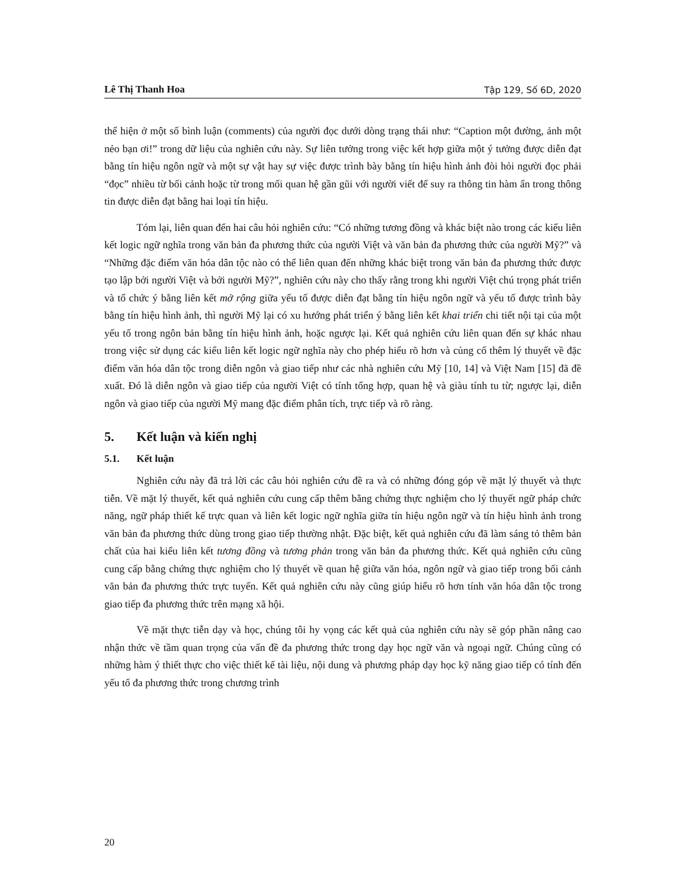Lê Thị Thanh Hoa Tập 129, Số 6D, 2020
thể hiện ở một số bình luận (comments) của người đọc dưới dòng trạng thái như: “Caption một đường, ảnh một nẻo bạn ơi!” trong dữ liệu của nghiên cứu này. Sự liên tưởng trong việc kết hợp giữa một ý tưởng được diễn đạt bằng tín hiệu ngôn ngữ và một sự vật hay sự việc được trình bày bằng tín hiệu hình ảnh đòi hỏi người đọc phải “đọc” nhiều từ bối cảnh hoặc từ trong mối quan hệ gần gũi với người viết để suy ra thông tin hàm ẩn trong thông tin được diễn đạt bằng hai loại tín hiệu.
Tóm lại, liên quan đến hai câu hỏi nghiên cứu: “Có những tương đồng và khác biệt nào trong các kiểu liên kết logic ngữ nghĩa trong văn bản đa phương thức của người Việt và văn bản đa phương thức của người Mỹ?” và “Những đặc điểm văn hóa dân tộc nào có thể liên quan đến những khác biệt trong văn bản đa phương thức được tạo lập bởi người Việt và bởi người Mỹ?”, nghiên cứu này cho thấy rằng trong khi người Việt chú trọng phát triển và tổ chức ý bằng liên kết mở rộng giữa yếu tố được diễn đạt bằng tín hiệu ngôn ngữ và yếu tố được trình bày bằng tín hiệu hình ảnh, thì người Mỹ lại có xu hướng phát triển ý bằng liên kết khai triển chi tiết nội tại của một yếu tố trong ngôn bản bằng tín hiệu hình ảnh, hoặc ngược lại. Kết quả nghiên cứu liên quan đến sự khác nhau trong việc sử dụng các kiểu liên kết logic ngữ nghĩa này cho phép hiểu rõ hơn và củng cố thêm lý thuyết về đặc điểm văn hóa dân tộc trong diễn ngôn và giao tiếp như các nhà nghiên cứu Mỹ [10, 14] và Việt Nam [15] đã đề xuất. Đó là diễn ngôn và giao tiếp của người Việt có tính tổng hợp, quan hệ và giàu tính tu từ; ngược lại, diễn ngôn và giao tiếp của người Mỹ mang đặc điểm phân tích, trực tiếp và rõ ràng.
5. Kết luận và kiến nghị
5.1. Kết luận
Nghiên cứu này đã trả lời các câu hỏi nghiên cứu đề ra và có những đóng góp về mặt lý thuyết và thực tiễn. Về mặt lý thuyết, kết quả nghiên cứu cung cấp thêm bằng chứng thực nghiệm cho lý thuyết ngữ pháp chức năng, ngữ pháp thiết kế trực quan và liên kết logic ngữ nghĩa giữa tín hiệu ngôn ngữ và tín hiệu hình ảnh trong văn bản đa phương thức dùng trong giao tiếp thường nhật. Đặc biệt, kết quả nghiên cứu đã làm sáng tỏ thêm bản chất của hai kiểu liên kết tương đồng và tương phản trong văn bản đa phương thức. Kết quả nghiên cứu cũng cung cấp bằng chứng thực nghiệm cho lý thuyết về quan hệ giữa văn hóa, ngôn ngữ và giao tiếp trong bối cảnh văn bản đa phương thức trực tuyến. Kết quả nghiên cứu này cũng giúp hiểu rõ hơn tính văn hóa dân tộc trong giao tiếp đa phương thức trên mạng xã hội.
Về mặt thực tiễn dạy và học, chúng tôi hy vọng các kết quả của nghiên cứu này sẽ góp phần nâng cao nhận thức về tầm quan trọng của vấn đề đa phương thức trong dạy học ngữ văn và ngoại ngữ. Chúng cũng có những hàm ý thiết thực cho việc thiết kế tài liệu, nội dung và phương pháp dạy học kỹ năng giao tiếp có tính đến yếu tố đa phương thức trong chương trình
20